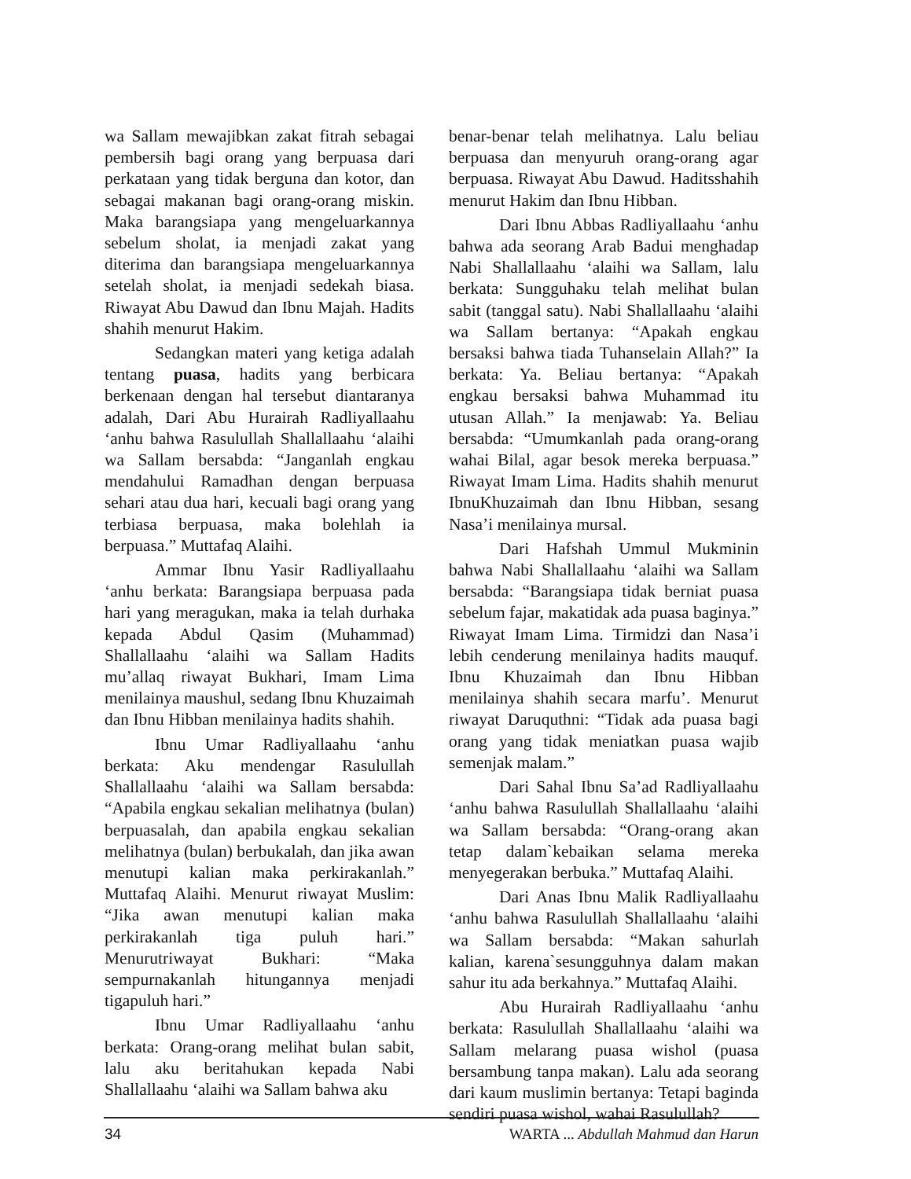wa Sallam mewajibkan zakat fitrah sebagai pembersih bagi orang yang berpuasa dari perkataan yang tidak berguna dan kotor, dan sebagai makanan bagi orang-orang miskin. Maka barangsiapa yang mengeluarkannya sebelum sholat, ia menjadi zakat yang diterima dan barangsiapa mengeluarkannya setelah sholat, ia menjadi sedekah biasa. Riwayat Abu Dawud dan Ibnu Majah. Hadits shahih menurut Hakim.
Sedangkan materi yang ketiga adalah tentang puasa, hadits yang berbicara berkenaan dengan hal tersebut diantaranya adalah, Dari Abu Hurairah Radliyallaahu ‘anhu bahwa Rasulullah Shallallaahu ‘alaihi wa Sallam bersabda: “Janganlah engkau mendahului Ramadhan dengan berpuasa sehari atau dua hari, kecuali bagi orang yang terbiasa berpuasa, maka bolehlah ia berpuasa.” Muttafaq Alaihi.
Ammar Ibnu Yasir Radliyallaahu ‘anhu berkata: Barangsiapa berpuasa pada hari yang meragukan, maka ia telah durhaka kepada Abdul Qasim (Muhammad) Shallallaahu ‘alaihi wa Sallam Hadits mu’allaq riwayat Bukhari, Imam Lima menilainya maushul, sedang Ibnu Khuzaimah dan Ibnu Hibban menilainya hadits shahih.
Ibnu Umar Radliyallaahu ‘anhu berkata: Aku mendengar Rasulullah Shallallaahu ‘alaihi wa Sallam bersabda: “Apabila engkau sekalian melihatnya (bulan) berpuasalah, dan apabila engkau sekalian melihatnya (bulan) berbukalah, dan jika awan menutupi kalian maka perkirakanlah.” Muttafaq Alaihi. Menurut riwayat Muslim: “Jika awan menutupi kalian maka perkirakanlah tiga puluh hari.” Menurutriwayat Bukhari: “Maka sempurnakanlah hitungannya menjadi tigapuluh hari.”
Ibnu Umar Radliyallaahu ‘anhu berkata: Orang-orang melihat bulan sabit, lalu aku beritahukan kepada Nabi Shallallaahu ‘alaihi wa Sallam bahwa aku
benar-benar telah melihatnya. Lalu beliau berpuasa dan menyuruh orang-orang agar berpuasa. Riwayat Abu Dawud. Haditsshahih menurut Hakim dan Ibnu Hibban.
Dari Ibnu Abbas Radliyallaahu ‘anhu bahwa ada seorang Arab Badui menghadap Nabi Shallallaahu ‘alaihi wa Sallam, lalu berkata: Sungguhaku telah melihat bulan sabit (tanggal satu). Nabi Shallallaahu ‘alaihi wa Sallam bertanya: “Apakah engkau bersaksi bahwa tiada Tuhanselain Allah?” Ia berkata: Ya. Beliau bertanya: “Apakah engkau bersaksi bahwa Muhammad itu utusan Allah.” Ia menjawab: Ya. Beliau bersabda: “Umumkanlah pada orang-orang wahai Bilal, agar besok mereka berpuasa.” Riwayat Imam Lima. Hadits shahih menurut IbnuKhuzaimah dan Ibnu Hibban, sesang Nasa’i menilainya mursal.
Dari Hafshah Ummul Mukminin bahwa Nabi Shallallaahu ‘alaihi wa Sallam bersabda: “Barangsiapa tidak berniat puasa sebelum fajar, makatidak ada puasa baginya.” Riwayat Imam Lima. Tirmidzi dan Nasa’i lebih cenderung menilainya hadits mauquf. Ibnu Khuzaimah dan Ibnu Hibban menilainya shahih secara marfu’. Menurut riwayat Daruquthni: “Tidak ada puasa bagi orang yang tidak meniatkan puasa wajib semenjak malam.”
Dari Sahal Ibnu Sa’ad Radliyallaahu ‘anhu bahwa Rasulullah Shallallaahu ‘alaihi wa Sallam bersabda: “Orang-orang akan tetap dalam`kebaikan selama mereka menyegerakan berbuka.” Muttafaq Alaihi.
Dari Anas Ibnu Malik Radliyallaahu ‘anhu bahwa Rasulullah Shallallaahu ‘alaihi wa Sallam bersabda: “Makan sahurlah kalian, karena`sesungguhnya dalam makan sahur itu ada berkahnya.” Muttafaq Alaihi.
Abu Hurairah Radliyallaahu ‘anhu berkata: Rasulullah Shallallaahu ‘alaihi wa Sallam melarang puasa wishol (puasa bersambung tanpa makan). Lalu ada seorang dari kaum muslimin bertanya: Tetapi baginda sendiri puasa wishol, wahai Rasulullah?
34 WARTA ... Abdullah Mahmud dan Harun